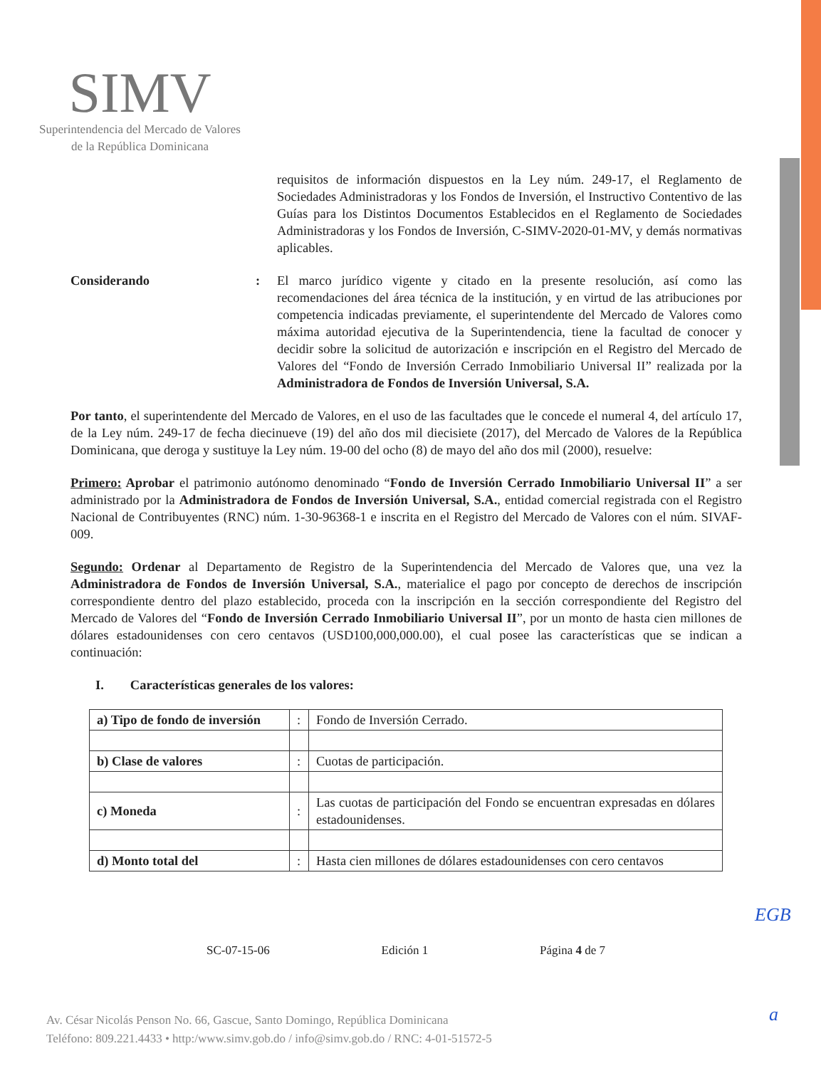SIMV
Superintendencia del Mercado de Valores
de la República Dominicana
requisitos de información dispuestos en la Ley núm. 249-17, el Reglamento de Sociedades Administradoras y los Fondos de Inversión, el Instructivo Contentivo de las Guías para los Distintos Documentos Establecidos en el Reglamento de Sociedades Administradoras y los Fondos de Inversión, C-SIMV-2020-01-MV, y demás normativas aplicables.
Considerando : El marco jurídico vigente y citado en la presente resolución, así como las recomendaciones del área técnica de la institución, y en virtud de las atribuciones por competencia indicadas previamente, el superintendente del Mercado de Valores como máxima autoridad ejecutiva de la Superintendencia, tiene la facultad de conocer y decidir sobre la solicitud de autorización e inscripción en el Registro del Mercado de Valores del “Fondo de Inversión Cerrado Inmobiliario Universal II” realizada por la Administradora de Fondos de Inversión Universal, S.A.
Por tanto, el superintendente del Mercado de Valores, en el uso de las facultades que le concede el numeral 4, del artículo 17, de la Ley núm. 249-17 de fecha diecinueve (19) del año dos mil diecisiete (2017), del Mercado de Valores de la República Dominicana, que deroga y sustituye la Ley núm. 19-00 del ocho (8) de mayo del año dos mil (2000), resuelve:
Primero: Aprobar el patrimonio autónomo denominado “Fondo de Inversión Cerrado Inmobiliario Universal II” a ser administrado por la Administradora de Fondos de Inversión Universal, S.A., entidad comercial registrada con el Registro Nacional de Contribuyentes (RNC) núm. 1-30-96368-1 e inscrita en el Registro del Mercado de Valores con el núm. SIVAF-009.
Segundo: Ordenar al Departamento de Registro de la Superintendencia del Mercado de Valores que, una vez la Administradora de Fondos de Inversión Universal, S.A., materialice el pago por concepto de derechos de inscripción correspondiente dentro del plazo establecido, proceda con la inscripción en la sección correspondiente del Registro del Mercado de Valores del “Fondo de Inversión Cerrado Inmobiliario Universal II”, por un monto de hasta cien millones de dólares estadounidenses con cero centavos (USD100,000,000.00), el cual posee las características que se indican a continuación:
I. Características generales de los valores:
| a) Tipo de fondo de inversión | : | Fondo de Inversión Cerrado. |
| b) Clase de valores | : | Cuotas de participación. |
| c) Moneda | : | Las cuotas de participación del Fondo se encuentran expresadas en dólares estadounidenses. |
| d) Monto total del | : | Hasta cien millones de dólares estadounidenses con cero centavos |
SC-07-15-06 Edición 1 Página 4 de 7
EGB
a
Av. César Nicolás Penson No. 66, Gascue, Santo Domingo, República Dominicana
Teléfono: 809.221.4433 • http:/www.simv.gob.do / info@simv.gob.do / RNC: 4-01-51572-5